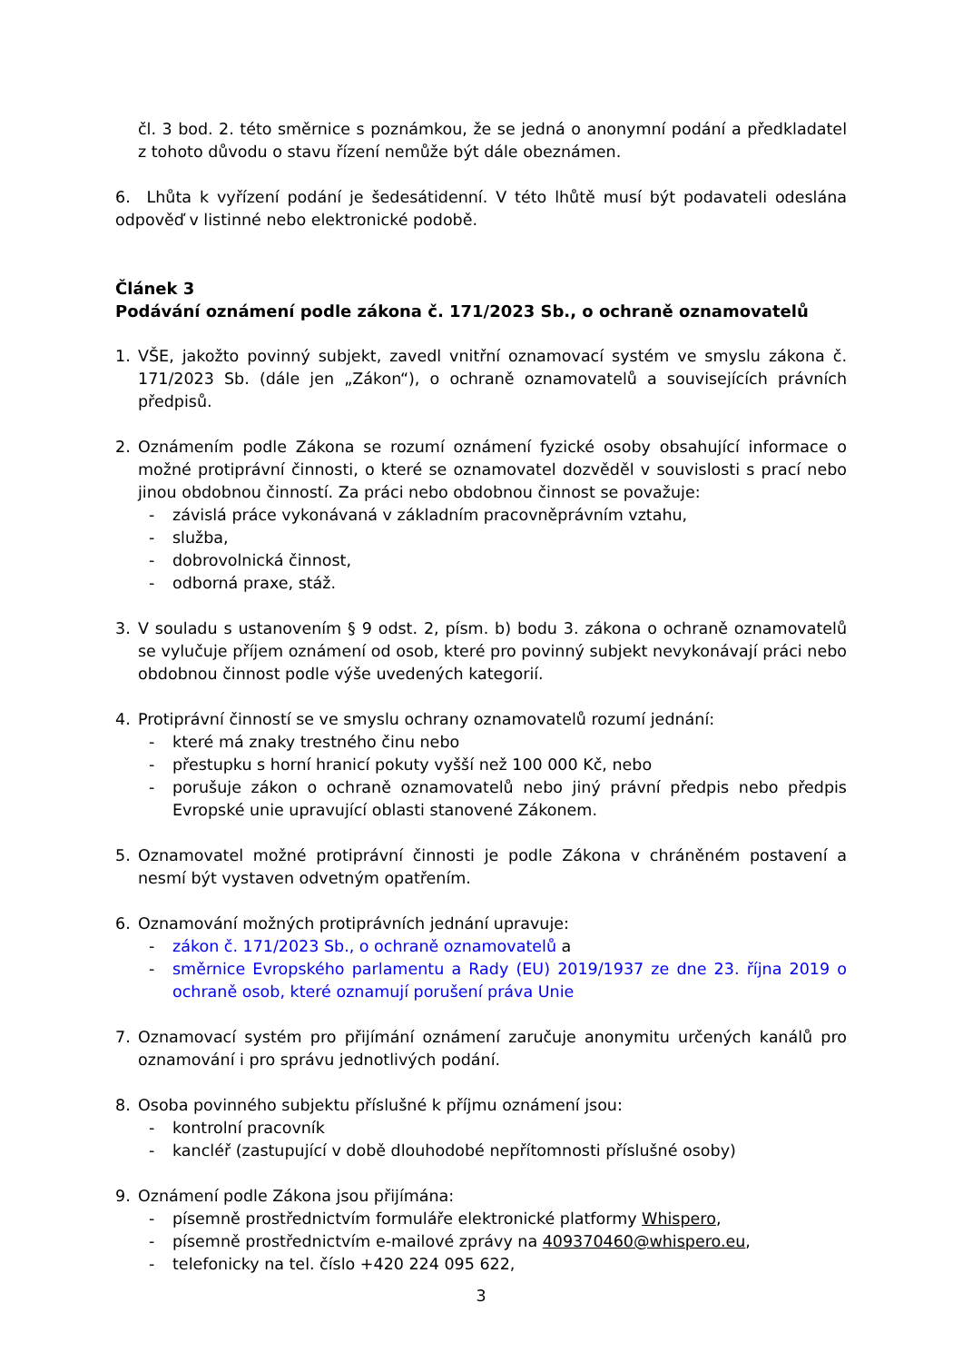čl. 3 bod. 2. této směrnice s poznámkou, že se jedná o anonymní podání a předkladatel z tohoto důvodu o stavu řízení nemůže být dále obeznámen.
6. Lhůta k vyřízení podání je šedesátidenní. V této lhůtě musí být podavateli odeslána odpověď v listinné nebo elektronické podobě.
Článek 3
Podávání oznámení podle zákona č. 171/2023 Sb., o ochraně oznamovatelů
1. VŠE, jakožto povinný subjekt, zavedl vnitřní oznamovací systém ve smyslu zákona č. 171/2023 Sb. (dále jen „Zákon“), o ochraně oznamovatelů a souvisejících právních předpisů.
2. Oznámením podle Zákona se rozumí oznámení fyzické osoby obsahující informace o možné protiprávní činnosti, o které se oznamovatel dozvěděl v souvislosti s prací nebo jinou obdobnou činností. Za práci nebo obdobnou činnost se považuje:
- závislá práce vykonávaná v základním pracovněprávním vztahu,
- služba,
- dobrovolnická činnost,
- odborná praxe, stáž.
3. V souladu s ustanovením § 9 odst. 2, písm. b) bodu 3. zákona o ochraně oznamovatelů se vylučuje příjem oznámení od osob, které pro povinný subjekt nevykonávají práci nebo obdobnou činnost podle výše uvedených kategorií.
4. Protiprávní činností se ve smyslu ochrany oznamovatelů rozumí jednání:
- které má znaky trestného činu nebo
- přestupku s horní hranicí pokuty vyšší než 100 000 Kč, nebo
- porušuje zákon o ochraně oznamovatelů nebo jiný právní předpis nebo předpis Evropské unie upravující oblasti stanovené Zákonem.
5. Oznamovatel možné protiprávní činnosti je podle Zákona v chráněném postavení a nesmí být vystaven odvetným opatřením.
6. Oznamování možných protiprávních jednání upravuje:
- zákon č. 171/2023 Sb., o ochraně oznamovatelů a
- směrnice Evropského parlamentu a Rady (EU) 2019/1937 ze dne 23. října 2019 o ochraně osob, které oznamují porušení práva Unie
7. Oznamovací systém pro přijímání oznámení zaručuje anonymitu určených kanálů pro oznamování i pro správu jednotlivých podání.
8. Osoba povinného subjektu příslušné k příjmu oznámení jsou:
- kontrolní pracovník
- kancléř (zastupující v době dlouhodobé nepřítomnosti příslušné osoby)
9. Oznámení podle Zákona jsou přijímána:
- písemně prostřednictvím formuláře elektronické platformy Whispero,
- písemně prostřednictvím e-mailové zprávy na 409370460@whispero.eu,
- telefonicky na tel. číslo +420 224 095 622,
3